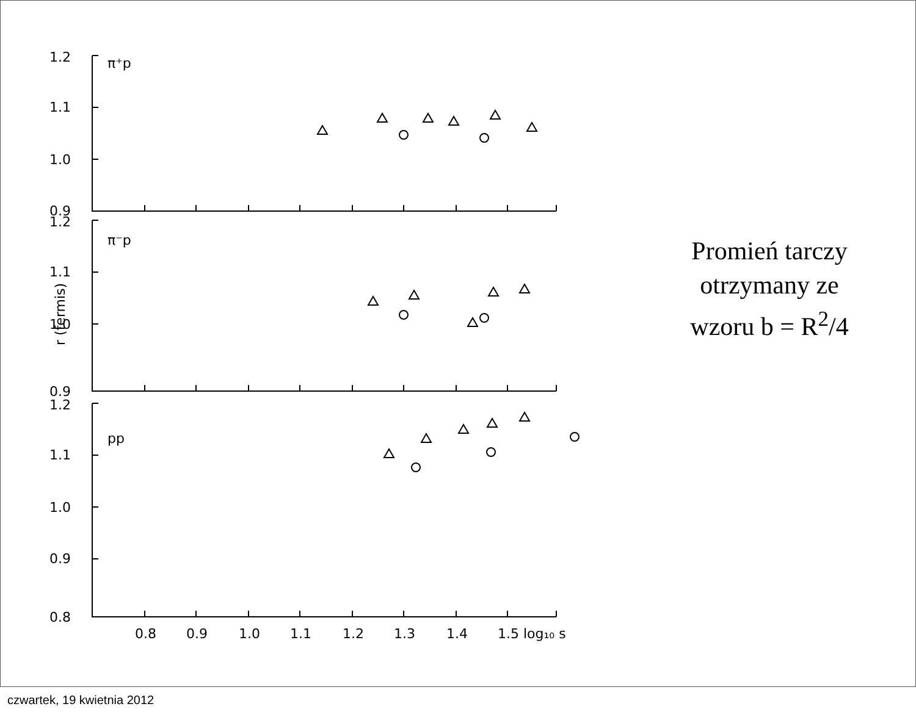1.2
1.1
1.0
0.9
1.2
1.1
1.0
0.9
1.2
1.1
1.0
0.9
0.8
π⁺p
π⁻p
pp
0.8
0.9
1.0
1.1
1.2
1.3
1.4
1.5 log₁₀ s
r (fermis)
Promień tarczy
otrzymany ze
wzoru b = R<sup>2</sup>/4
czwartek, 19 kwietnia 2012